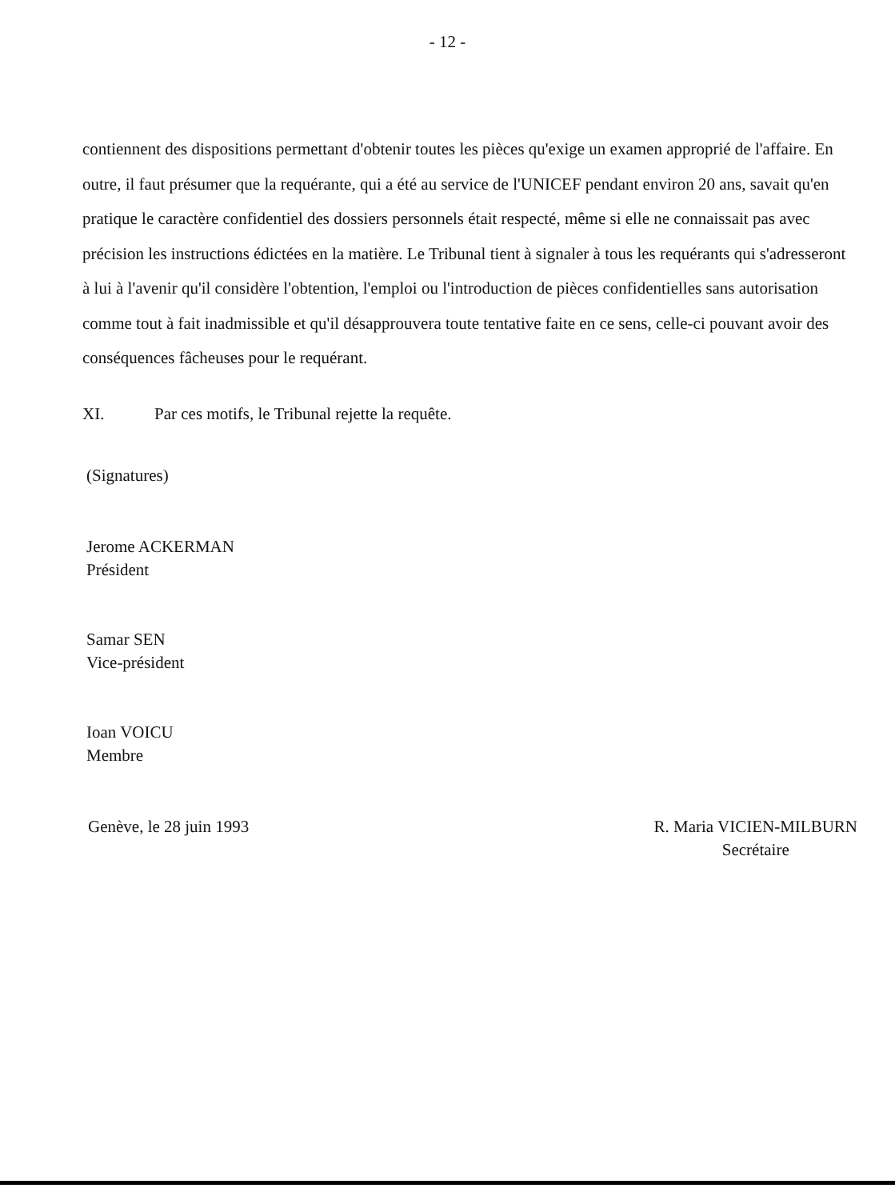- 12 -
contiennent des dispositions permettant d'obtenir toutes les pièces qu'exige un examen approprié de l'affaire. En outre, il faut présumer que la requérante, qui a été au service de l'UNICEF pendant environ 20 ans, savait qu'en pratique le caractère confidentiel des dossiers personnels était respecté, même si elle ne connaissait pas avec précision les instructions édictées en la matière. Le Tribunal tient à signaler à tous les requérants qui s'adresseront à lui à l'avenir qu'il considère l'obtention, l'emploi ou l'introduction de pièces confidentielles sans autorisation comme tout à fait inadmissible et qu'il désapprouvera toute tentative faite en ce sens, celle-ci pouvant avoir des conséquences fâcheuses pour le requérant.
XI. Par ces motifs, le Tribunal rejette la requête.
(Signatures)
Jerome ACKERMAN
Président
Samar SEN
Vice-président
Ioan VOICU
Membre
Genève, le 28 juin 1993 R. Maria VICIEN-MILBURN
Secrétaire